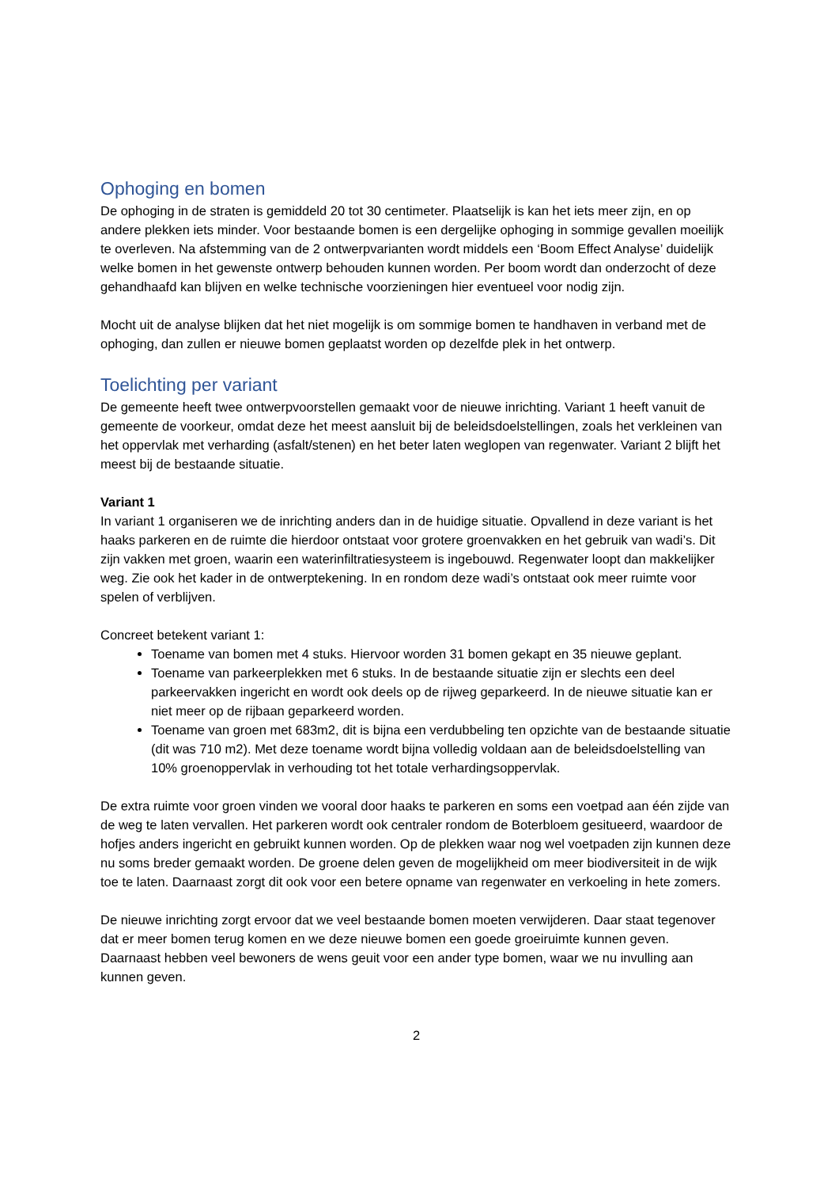Ophoging en bomen
De ophoging in de straten is gemiddeld 20 tot 30 centimeter. Plaatselijk is kan het iets meer zijn, en op andere plekken iets minder. Voor bestaande bomen is een dergelijke ophoging in sommige gevallen moeilijk te overleven. Na afstemming van de 2 ontwerpvarianten wordt middels een ‘Boom Effect Analyse’ duidelijk welke bomen in het gewenste ontwerp behouden kunnen worden. Per boom wordt dan onderzocht of deze gehandhaafd kan blijven en welke technische voorzieningen hier eventueel voor nodig zijn.
Mocht uit de analyse blijken dat het niet mogelijk is om sommige bomen te handhaven in verband met de ophoging, dan zullen er nieuwe bomen geplaatst worden op dezelfde plek in het ontwerp.
Toelichting per variant
De gemeente heeft twee ontwerpvoorstellen gemaakt voor de nieuwe inrichting. Variant 1 heeft vanuit de gemeente de voorkeur, omdat deze het meest aansluit bij de beleidsdoelstellingen, zoals het verkleinen van het oppervlak met verharding (asfalt/stenen) en het beter laten weglopen van regenwater. Variant 2 blijft het meest bij de bestaande situatie.
Variant 1
In variant 1 organiseren we de inrichting anders dan in de huidige situatie. Opvallend in deze variant is het haaks parkeren en de ruimte die hierdoor ontstaat voor grotere groenvakken en het gebruik van wadi’s. Dit zijn vakken met groen, waarin een waterinfiltratiesysteem is ingebouwd. Regenwater loopt dan makkelijker weg. Zie ook het kader in de ontwerptekening. In en rondom deze wadi’s ontstaat ook meer ruimte voor spelen of verblijven.
Concreet betekent variant 1:
Toename van bomen met 4 stuks. Hiervoor worden 31 bomen gekapt en 35 nieuwe geplant.
Toename van parkeerplekken met 6 stuks. In de bestaande situatie zijn er slechts een deel parkeervakken ingericht en wordt ook deels op de rijweg geparkeerd. In de nieuwe situatie kan er niet meer op de rijbaan geparkeerd worden.
Toename van groen met 683m2, dit is bijna een verdubbeling ten opzichte van de bestaande situatie (dit was 710 m2). Met deze toename wordt bijna volledig voldaan aan de beleidsdoelstelling van 10% groenoppervlak in verhouding tot het totale verhardingsoppervlak.
De extra ruimte voor groen vinden we vooral door haaks te parkeren en soms een voetpad aan één zijde van de weg te laten vervallen. Het parkeren wordt ook centraler rondom de Boterbloem gesitueerd, waardoor de hofjes anders ingericht en gebruikt kunnen worden. Op de plekken waar nog wel voetpaden zijn kunnen deze nu soms breder gemaakt worden. De groene delen geven de mogelijkheid om meer biodiversiteit in de wijk toe te laten. Daarnaast zorgt dit ook voor een betere opname van regenwater en verkoeling in hete zomers.
De nieuwe inrichting zorgt ervoor dat we veel bestaande bomen moeten verwijderen. Daar staat tegenover dat er meer bomen terug komen en we deze nieuwe bomen een goede groeiruimte kunnen geven. Daarnaast hebben veel bewoners de wens geuit voor een ander type bomen, waar we nu invulling aan kunnen geven.
2